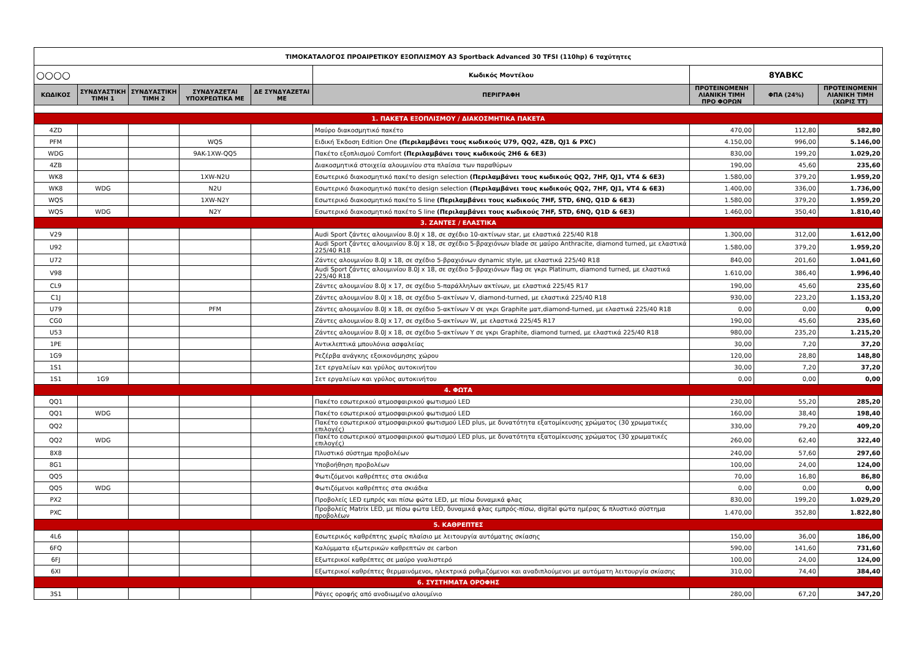| ΤΙΜΟΚΑΤΑΛΟΓΟΣ ΠΡΟΑΙΡΕΤΙΚΟΥ ΕΞΟΠΛΙΣΜΟΥ A3 Sportback Advanced 30 TFSI (110hp) 6 ταχύτητες | | | | | | | | |
| ○○○○ | | | | | Κωδικός Μοντέλου | 8YABKC | | |
| ΚΩΔΙΚΟΣ | ΣΥΝΔΥΑΣΤΙΚΗ ΤΙΜΗ 1 | ΣΥΝΔΥΑΣΤΙΚΗ ΤΙΜΗ 2 | ΣΥΝΔΥΑΖΕΤΑΙ ΥΠΟΧΡΕΩΤΙΚΑ ΜΕ | ΔΕ ΣΥΝΔΥΑΖΕΤΑΙ ΜΕ | ΠΕΡΙΓΡΑΦΗ | ΠΡΟΤΕΙΝΟΜΕΝΗ ΛΙΑΝΙΚΗ ΤΙΜΗ ΠΡΟ ΦΟΡΩΝ | ΦΠΑ (24%) | ΠΡΟΤΕΙΝΟΜΕΝΗ ΛΙΑΝΙΚΗ ΤΙΜΗ (ΧΩΡΙΣ ΤΤ) |
| 1. ΠΑΚΕΤΑ ΕΞΟΠΛΙΣΜΟΥ / ΔΙΑΚΟΣΜΗΤΙΚΑ ΠΑΚΕΤΑ | | | | | | | | |
| 4ZD | | | | | Μαύρο διακοσμητικό πακέτο | 470,00 | 112,80 | 582,80 |
| PFM | | | WQS | | Ειδική Έκδοση Edition One (Περιλαμβάνει τους κωδικούς U79, QQ2, 4ZB, QJ1 & PXC) | 4.150,00 | 996,00 | 5.146,00 |
| WDG | | | 9AK-1XW-QQ5 | | Πακέτο εξοπλισμού Comfort (Περιλαμβάνει τους κωδικούς 2H6 & 6E3) | 830,00 | 199,20 | 1.029,20 |
| 4ZB | | | | | Διακοσμητικά στοιχεία αλουμινίου στα πλαίσια των παραθύρων | 190,00 | 45,60 | 235,60 |
| WK8 | | | 1XW-N2U | | Εσωτερικό διακοσμητικό πακέτο design selection (Περιλαμβάνει τους κωδικούς QQ2, 7HF, QJ1, VT4 & 6E3) | 1.580,00 | 379,20 | 1.959,20 |
| WK8 | WDG | | N2U | | Εσωτερικό διακοσμητικό πακέτο design selection (Περιλαμβάνει τους κωδικούς QQ2, 7HF, QJ1, VT4 & 6E3) | 1.400,00 | 336,00 | 1.736,00 |
| WQS | | | 1XW-N2Y | | Εσωτερικό διακοσμητικό πακέτο S line (Περιλαμβάνει τους κωδικούς 7HF, 5TD, 6NQ, Q1D & 6E3) | 1.580,00 | 379,20 | 1.959,20 |
| WQS | WDG | | N2Y | | Εσωτερικό διακοσμητικό πακέτο S line (Περιλαμβάνει τους κωδικούς 7HF, 5TD, 6NQ, Q1D & 6E3) | 1.460,00 | 350,40 | 1.810,40 |
| 3. ΖΑΝΤΕΣ / ΕΛΑΣΤΙΚΑ | | | | | | | | |
| V29 | | | | | Audi Sport ζάντες αλουμινίου 8.0J x 18, σε σχέδιο 10-ακτίνων star, με ελαστικά 225/40 R18 | 1.300,00 | 312,00 | 1.612,00 |
| U92 | | | | | Audi Sport ζάντες αλουμινίου 8.0J x 18, σε σχέδιο 5-βραχιόνων blade σε μαύρο Anthracite, diamond turned, με ελαστικά 225/40 R18 | 1.580,00 | 379,20 | 1.959,20 |
| U72 | | | | | Ζάντες αλουμινίου 8.0J x 18, σε σχέδιο 5-βραχιόνων dynamic style, με ελαστικά 225/40 R18 | 840,00 | 201,60 | 1.041,60 |
| V98 | | | | | Audi Sport ζάντες αλουμινίου 8.0J x 18, σε σχέδιο 5-βραχιόνων flag σε γκρι Platinum, diamond turned, με ελαστικά 225/40 R18 | 1.610,00 | 386,40 | 1.996,40 |
| CL9 | | | | | Ζάντες αλουμινίου 8.0J x 17, σε σχέδιο 5-παράλληλων ακτίνων, με ελαστικά 225/45 R17 | 190,00 | 45,60 | 235,60 |
| C1J | | | | | Ζάντες αλουμινίου 8.0J x 18, σε σχέδιο 5-ακτίνων V, diamond-turned, με ελαστικά 225/40 R18 | 930,00 | 223,20 | 1.153,20 |
| U79 | | | PFM | | Ζάντες αλουμινίου 8.0J x 18, σε σχέδιο 5-ακτίνων V σε γκρι Graphite ματ,diamond-turned, με ελαστικά 225/40 R18 | 0,00 | 0,00 | 0,00 |
| CG0 | | | | | Ζάντες αλουμινίου 8.0J x 17, σε σχέδιο 5-ακτίνων W, με ελαστικά 225/45 R17 | 190,00 | 45,60 | 235,60 |
| U53 | | | | | Ζάντες αλουμινίου 8.0J x 18, σε σχέδιο 5-ακτίνων Y σε γκρι Graphite, diamond turned, με ελαστικά 225/40 R18 | 980,00 | 235,20 | 1.215,20 |
| 1PE | | | | | Αντικλεπτικά μπουλόνια ασφαλείας | 30,00 | 7,20 | 37,20 |
| 1G9 | | | | | Ρεζέρβα ανάγκης εξοικονόμησης χώρου | 120,00 | 28,80 | 148,80 |
| 1S1 | | | | | Σετ εργαλείων και γρύλος αυτοκινήτου | 30,00 | 7,20 | 37,20 |
| 1S1 | 1G9 | | | | Σετ εργαλείων και γρύλος αυτοκινήτου | 0,00 | 0,00 | 0,00 |
| 4. ΦΩΤΑ | | | | | | | | |
| QQ1 | | | | | Πακέτο εσωτερικού ατμοσφαιρικού φωτισμού LED | 230,00 | 55,20 | 285,20 |
| QQ1 | WDG | | | | Πακέτο εσωτερικού ατμοσφαιρικού φωτισμού LED | 160,00 | 38,40 | 198,40 |
| QQ2 | | | | | Πακέτο εσωτερικού ατμοσφαιρικού φωτισμού LED plus, με δυνατότητα εξατομίκευσης χρώματος (30 χρωματικές επιλογές) | 330,00 | 79,20 | 409,20 |
| QQ2 | WDG | | | | Πακέτο εσωτερικού ατμοσφαιρικού φωτισμού LED plus, με δυνατότητα εξατομίκευσης χρώματος (30 χρωματικές επιλογές) | 260,00 | 62,40 | 322,40 |
| 8X8 | | | | | Πλυστικό σύστημα προβολέων | 240,00 | 57,60 | 297,60 |
| 8G1 | | | | | Υποβοήθηση προβολέων | 100,00 | 24,00 | 124,00 |
| QQ5 | | | | | Φωτιζόμενοι καθρέπτες στα σκιάδια | 70,00 | 16,80 | 86,80 |
| QQ5 | WDG | | | | Φωτιζόμενοι καθρέπτες στα σκιάδια | 0,00 | 0,00 | 0,00 |
| PX2 | | | | | Προβολείς LED εμπρός και πίσω φώτα LED, με πίσω δυναμικά φλας | 830,00 | 199,20 | 1.029,20 |
| PXC | | | | | Προβολείς Matrix LED, με πίσω φώτα LED, δυναμικά φλας εμπρός-πίσω, digital φώτα ημέρας & πλυστικό σύστημα προβολέων | 1.470,00 | 352,80 | 1.822,80 |
| 5. ΚΑΘΡΕΠΤΕΣ | | | | | | | | |
| 4L6 | | | | | Εσωτερικός καθρέπτης χωρίς πλαίσιο με λειτουργία αυτόματης σκίασης | 150,00 | 36,00 | 186,00 |
| 6FQ | | | | | Καλύμματα εξωτερικών καθρεπτών σε carbon | 590,00 | 141,60 | 731,60 |
| 6FJ | | | | | Εξωτερικοί καθρέπτες σε μαύρο γυαλιστερό | 100,00 | 24,00 | 124,00 |
| 6XI | | | | | Εξωτερικοί καθρέπτες θερμαινόμενοι, ηλεκτρικά ρυθμιζόμενοι και αναδιπλούμενοι με αυτόματη λειτουργία σκίασης | 310,00 | 74,40 | 384,40 |
| 6. ΣΥΣΤΗΜΑΤΑ ΟΡΟΦΗΣ | | | | | | | | |
| 3S1 | | | | | Ράγες οροφής από ανοδιωμένο αλουμίνιο | 280,00 | 67,20 | 347,20 |